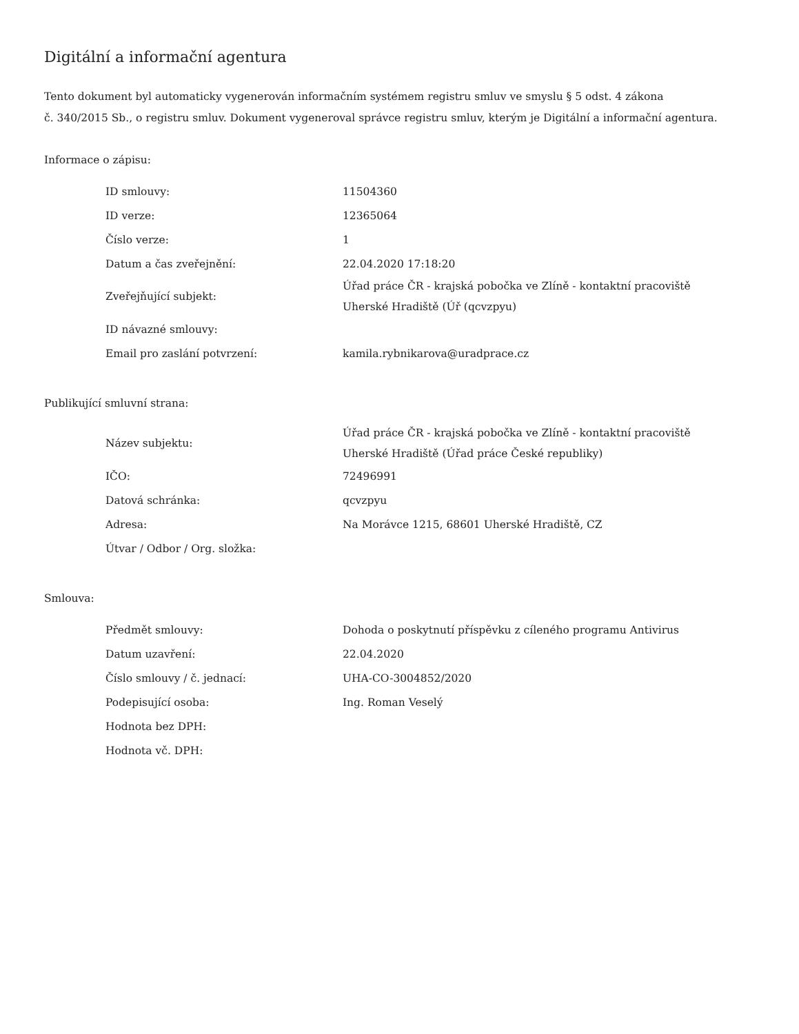Digitální a informační agentura
Tento dokument byl automaticky vygenerován informačním systémem registru smluv ve smyslu § 5 odst. 4 zákona
č. 340/2015 Sb., o registru smluv. Dokument vygeneroval správce registru smluv, kterým je Digitální a informační agentura.
Informace o zápisu:
| ID smlouvy: | 11504360 |
| ID verze: | 12365064 |
| Číslo verze: | 1 |
| Datum a čas zveřejnění: | 22.04.2020 17:18:20 |
| Zveřejňující subjekt: | Úřad práce ČR - krajská pobočka ve Zlíně - kontaktní pracoviště Uherské Hradiště (Úř (qcvzpyu) |
| ID návazné smlouvy: | |
| Email pro zaslání potvrzení: | kamila.rybnikarova@uradprace.cz |
Publikující smluvní strana:
| Název subjektu: | Úřad práce ČR - krajská pobočka ve Zlíně - kontaktní pracoviště Uherské Hradiště (Úřad práce České republiky) |
| IČO: | 72496991 |
| Datová schránka: | qcvzpyu |
| Adresa: | Na Morávce 1215, 68601 Uherské Hradiště, CZ |
| Útvar / Odbor / Org. složka: | |
Smlouva:
| Předmět smlouvy: | Dohoda o poskytnutí příspěvku z cíleného programu Antivirus |
| Datum uzavření: | 22.04.2020 |
| Číslo smlouvy / č. jednací: | UHA-CO-3004852/2020 |
| Podepisující osoba: | Ing. Roman Veselý |
| Hodnota bez DPH: | |
| Hodnota vč. DPH: | |